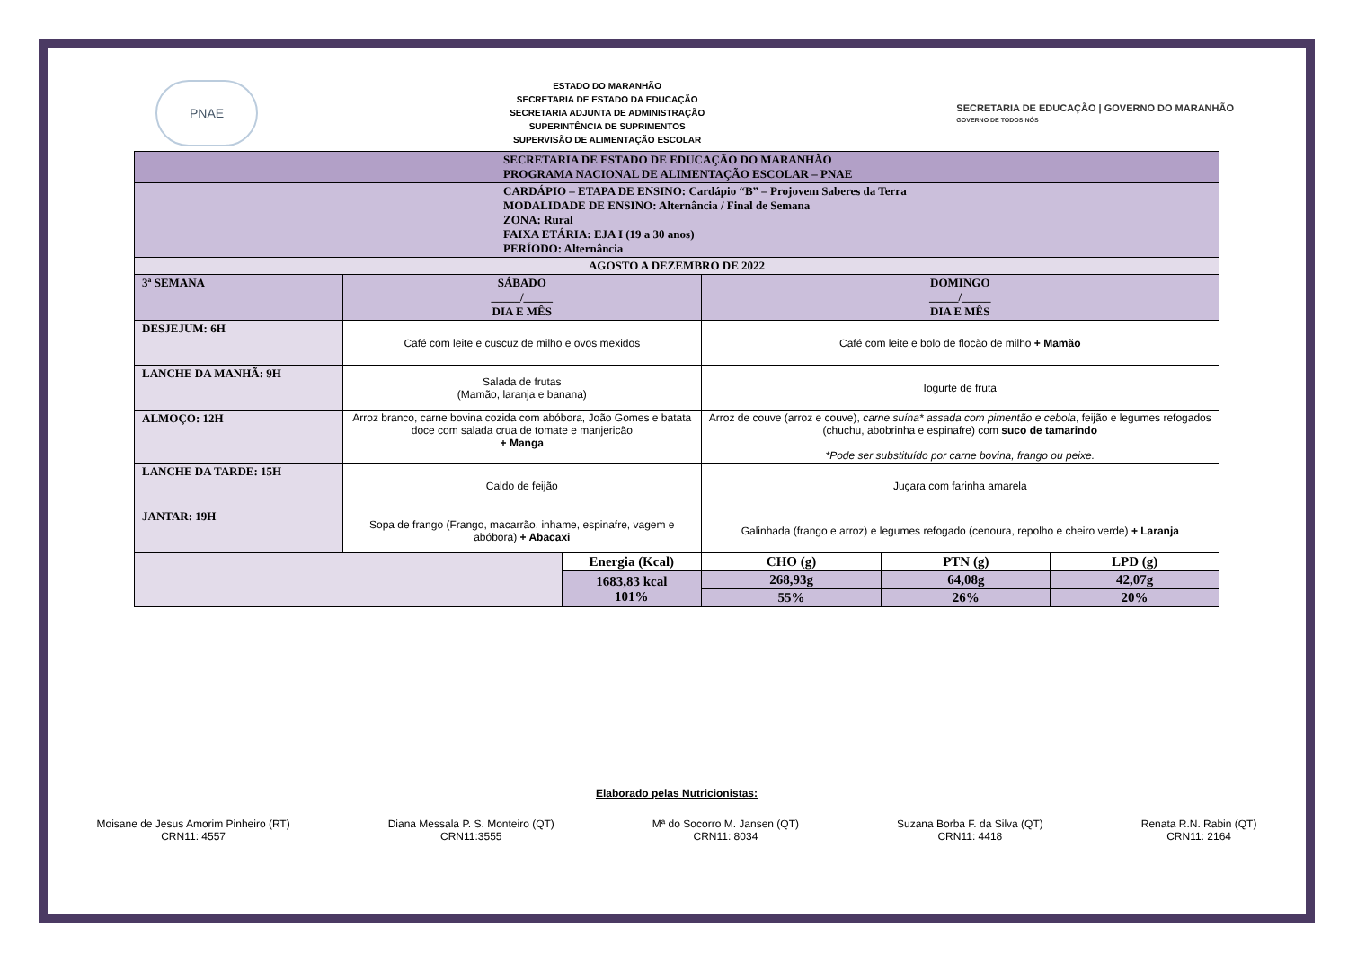PNAE
ESTADO DO MARANHÃO
SECRETARIA DE ESTADO DA EDUCAÇÃO
SECRETARIA ADJUNTA DE ADMINISTRAÇÃO
SUPERINTÊNCIA DE SUPRIMENTOS
SUPERVISÃO DE ALIMENTAÇÃO ESCOLAR
SECRETARIA DE EDUCAÇÃO | GOVERNO DO MARANHÃO
GOVERNO DE TODOS NÓS
| SECRETARIA DE ESTADO DE EDUCAÇÃO DO MARANHÃO PROGRAMA NACIONAL DE ALIMENTAÇÃO ESCOLAR – PNAE | | | | | |
| --- | --- | --- | --- | --- | --- |
| CARDÁPIO – ETAPA DE ENSINO: Cardápio “B” – Projovem Saberes da Terra MODALIDADE DE ENSINO: Alternância / Final de Semana ZONA: Rural FAIXA ETÁRIA: EJA I (19 a 30 anos) PERÍODO: Alternância | | | | | |
| AGOSTO A DEZEMBRO DE 2022 | | | | | |
| 3ª SEMANA | SÁBADO _____/_____ DIA E MÊS | | DOMINGO _____/_____ DIA E MÊS | | |
| DESJEJUM: 6H | Café com leite e cuscuz de milho e ovos mexidos | | Café com leite e bolo de flocão de milho + Mamão | | |
| LANCHE DA MANHÃ: 9H | Salada de frutas (Mamão, laranja e banana) | | Iogurte de fruta | | |
| ALMOÇO: 12H | Arroz branco, carne bovina cozida com abóbora, João Gomes e batata doce com salada crua de tomate e manjericão + Manga | | Arroz de couve (arroz e couve), carne suína* assada com pimentão e cebola , feijão e legumes refogados (chuchu, abobrinha e espinafre) com suco de tamarindo *Pode ser substituído por carne bovina, frango ou peixe. | | |
| LANCHE DA TARDE: 15H | Caldo de feijão | | Juçara com farinha amarela | | |
| JANTAR: 19H | Sopa de frango (Frango, macarrão, inhame, espinafre, vagem e abóbora) + Abacaxi | | Galinhada (frango e arroz) e legumes refogado (cenoura, repolho e cheiro verde) + Laranja | | |
| | | Energia (Kcal) | CHO (g) | PTN (g) | LPD (g) |
| | | 1683,83 kcal 101% | 268,93g | 64,08g | 42,07g |
| | | | 55% | 26% | 20% |
Elaborado pelas Nutricionistas:
Moisane de Jesus Amorim Pinheiro (RT)
CRN11: 4557
Diana Messala P. S. Monteiro (QT)
CRN11:3555
Mª do Socorro M. Jansen (QT)
CRN11: 8034
Suzana Borba F. da Silva (QT)
CRN11: 4418
Renata R.N. Rabin (QT)
CRN11: 2164